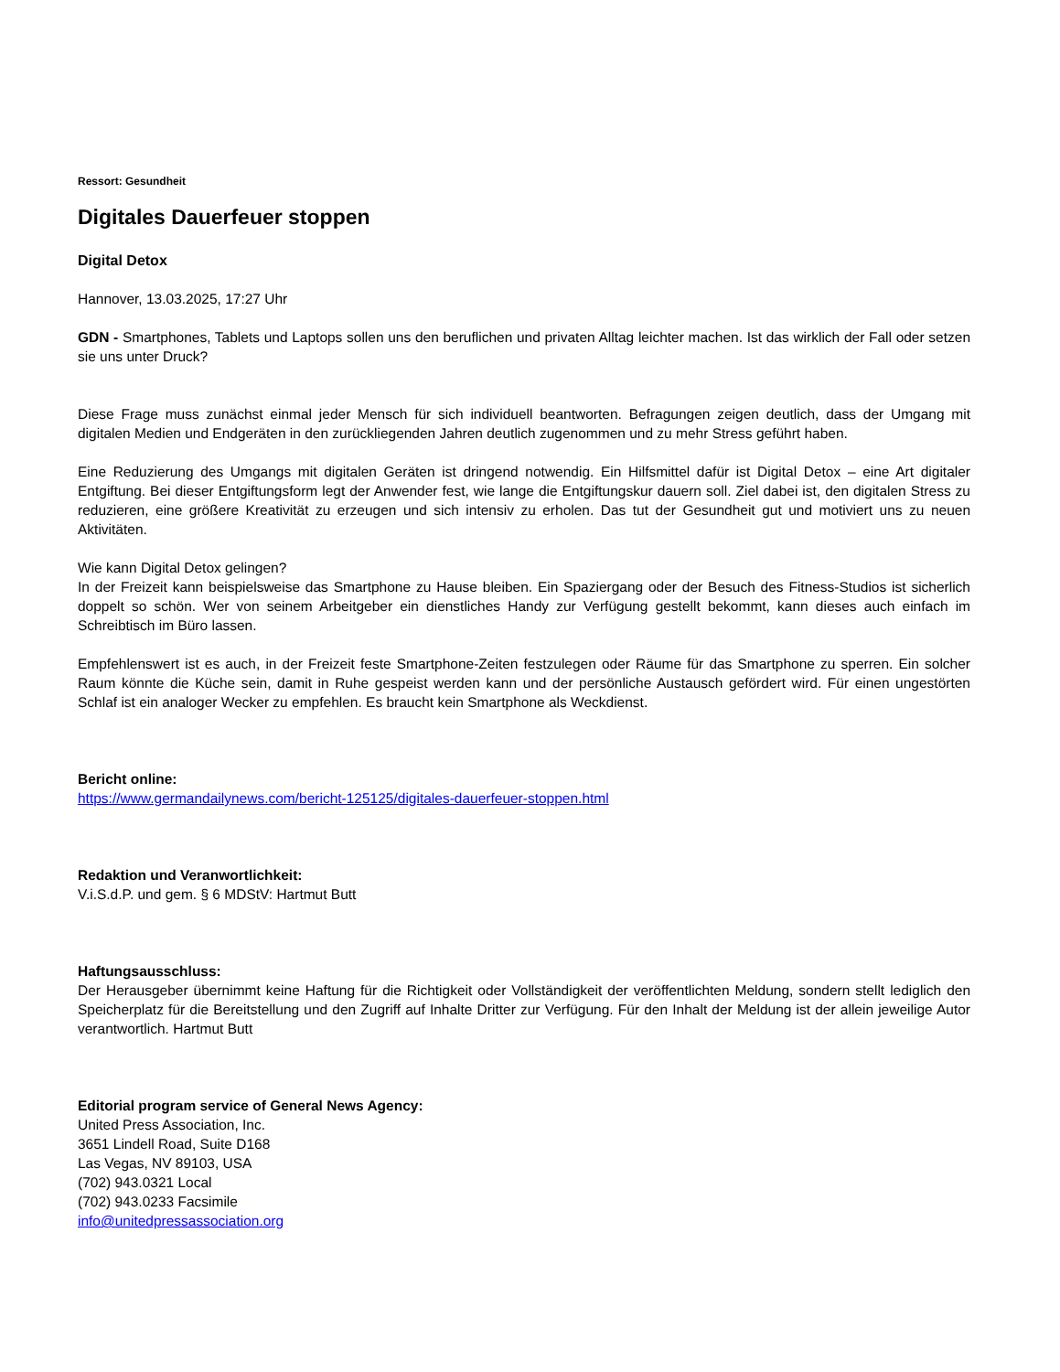Ressort: Gesundheit
Digitales Dauerfeuer stoppen
Digital Detox
Hannover, 13.03.2025, 17:27 Uhr
GDN - Smartphones, Tablets und Laptops sollen uns den beruflichen und privaten Alltag leichter machen. Ist das wirklich der Fall oder setzen sie uns unter Druck?
Diese Frage muss zunächst einmal jeder Mensch für sich individuell beantworten. Befragungen zeigen deutlich, dass der Umgang mit digitalen Medien und Endgeräten in den zurückliegenden Jahren deutlich zugenommen und zu mehr Stress geführt haben.
Eine Reduzierung des Umgangs mit digitalen Geräten ist dringend notwendig. Ein Hilfsmittel dafür ist Digital Detox – eine Art digitaler Entgiftung. Bei dieser Entgiftungsform legt der Anwender fest, wie lange die Entgiftungskur dauern soll. Ziel dabei ist, den digitalen Stress zu reduzieren, eine größere Kreativität zu erzeugen und sich intensiv zu erholen. Das tut der Gesundheit gut und motiviert uns zu neuen Aktivitäten.
Wie kann Digital Detox gelingen?
In der Freizeit kann beispielsweise das Smartphone zu Hause bleiben. Ein Spaziergang oder der Besuch des Fitness-Studios ist sicherlich doppelt so schön. Wer von seinem Arbeitgeber ein dienstliches Handy zur Verfügung gestellt bekommt, kann dieses auch einfach im Schreibtisch im Büro lassen.
Empfehlenswert ist es auch, in der Freizeit feste Smartphone-Zeiten festzulegen oder Räume für das Smartphone zu sperren. Ein solcher Raum könnte die Küche sein, damit in Ruhe gespeist werden kann und der persönliche Austausch gefördert wird. Für einen ungestörten Schlaf ist ein analoger Wecker zu empfehlen. Es braucht kein Smartphone als Weckdienst.
Bericht online:
https://www.germandailynews.com/bericht-125125/digitales-dauerfeuer-stoppen.html
Redaktion und Veranwortlichkeit:
V.i.S.d.P. und gem. § 6 MDStV: Hartmut Butt
Haftungsausschluss:
Der Herausgeber übernimmt keine Haftung für die Richtigkeit oder Vollständigkeit der veröffentlichten Meldung, sondern stellt lediglich den Speicherplatz für die Bereitstellung und den Zugriff auf Inhalte Dritter zur Verfügung. Für den Inhalt der Meldung ist der allein jeweilige Autor verantwortlich. Hartmut Butt
Editorial program service of General News Agency:
United Press Association, Inc.
3651 Lindell Road, Suite D168
Las Vegas, NV 89103, USA
(702) 943.0321 Local
(702) 943.0233 Facsimile
info@unitedpressassociation.org